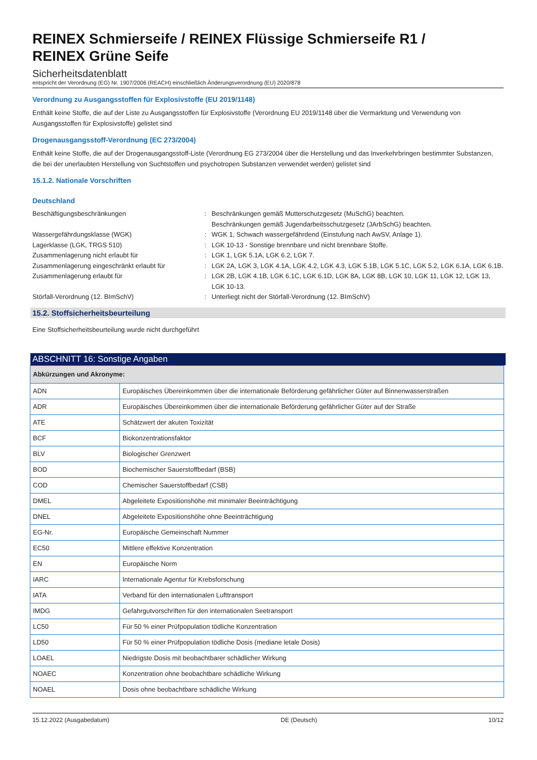REINEX Schmierseife / REINEX Flüssige Schmierseife R1 /
REINEX Grüne Seife
Sicherheitsdatenblatt
entspricht der Verordnung (EG) Nr. 1907/2006 (REACH) einschließlich Änderungsverordnung (EU) 2020/878
Verordnung zu Ausgangsstoffen für Explosivstoffe (EU 2019/1148)
Enthält keine Stoffe, die auf der Liste zu Ausgangsstoffen für Explosivstoffe (Verordnung EU 2019/1148 über die Vermarktung und Verwendung von Ausgangsstoffen für Explosivstoffe) gelistet sind
Drogenausgangsstoff-Verordnung (EC 273/2004)
Enthält keine Stoffe, die auf der Drogenausgangsstoff-Liste (Verordnung EG 273/2004 über die Herstellung und das Inverkehrbringen bestimmter Substanzen, die bei der unerlaubten Herstellung von Suchtstoffen und psychotropen Substanzen verwendet werden) gelistet sind
15.1.2. Nationale Vorschriften
Deutschland
Beschäftigungsbeschränkungen
:
Beschränkungen gemäß Mutterschutzgesetz (MuSchG) beachten.
Beschränkungen gemäß Jugendarbeitsschutzgesetz (JArbSchG) beachten.
Wassergefährdungsklasse (WGK)
:
WGK 1, Schwach wassergefährdend (Einstufung nach AwSV, Anlage 1).
Lagerklasse (LGK, TRGS 510)
:
LGK 10-13 - Sonstige brennbare und nicht brennbare Stoffe.
Zusammenlagerung nicht erlaubt für
:
LGK 1, LGK 5.1A, LGK 6.2, LGK 7.
Zusammenlagerung eingeschränkt erlaubt für
:
LGK 2A, LGK 3, LGK 4.1A, LGK 4.2, LGK 4.3, LGK 5.1B, LGK 5.1C, LGK 5.2, LGK 6.1A, LGK 6.1B.
Zusammenlagerung erlaubt für
:
LGK 2B, LGK 4.1B, LGK 6.1C, LGK 6.1D, LGK 8A, LGK 8B, LGK 10, LGK 11, LGK 12, LGK 13, LGK 10-13.
Störfall-Verordnung (12. BImSchV)
:
Unterliegt nicht der Störfall-Verordnung (12. BImSchV)
15.2. Stoffsicherheitsbeurteilung
Eine Stoffsicherheitsbeurteilung wurde nicht durchgeführt
ABSCHNITT 16: Sonstige Angaben
| Abkürzungen und Akronyme: | |
| --- | --- |
| ADN | Europäisches Übereinkommen über die internationale Beförderung gefährlicher Güter auf Binnenwasserstraßen |
| ADR | Europäisches Übereinkommen über die internationale Beförderung gefährlicher Güter auf der Straße |
| ATE | Schätzwert der akuten Toxizität |
| BCF | Biokonzentrationsfaktor |
| BLV | Biologischer Grenzwert |
| BOD | Biochemischer Sauerstoffbedarf (BSB) |
| COD | Chemischer Sauerstoffbedarf (CSB) |
| DMEL | Abgeleitete Expositionshöhe mit minimaler Beeinträchtigung |
| DNEL | Abgeleitete Expositionshöhe ohne Beeinträchtigung |
| EG-Nr. | Europäische Gemeinschaft Nummer |
| EC50 | Mittlere effektive Konzentration |
| EN | Europäische Norm |
| IARC | Internationale Agentur für Krebsforschung |
| IATA | Verband für den internationalen Lufttransport |
| IMDG | Gefahrgutvorschriften für den internationalen Seetransport |
| LC50 | Für 50 % einer Prüfpopulation tödliche Konzentration |
| LD50 | Für 50 % einer Prüfpopulation tödliche Dosis (mediane letale Dosis) |
| LOAEL | Niedrigste Dosis mit beobachtbarer schädlicher Wirkung |
| NOAEC | Konzentration ohne beobachtbare schädliche Wirkung |
| NOAEL | Dosis ohne beobachtbare schädliche Wirkung |
15.12.2022 (Ausgabedatum) DE (Deutsch) 10/12